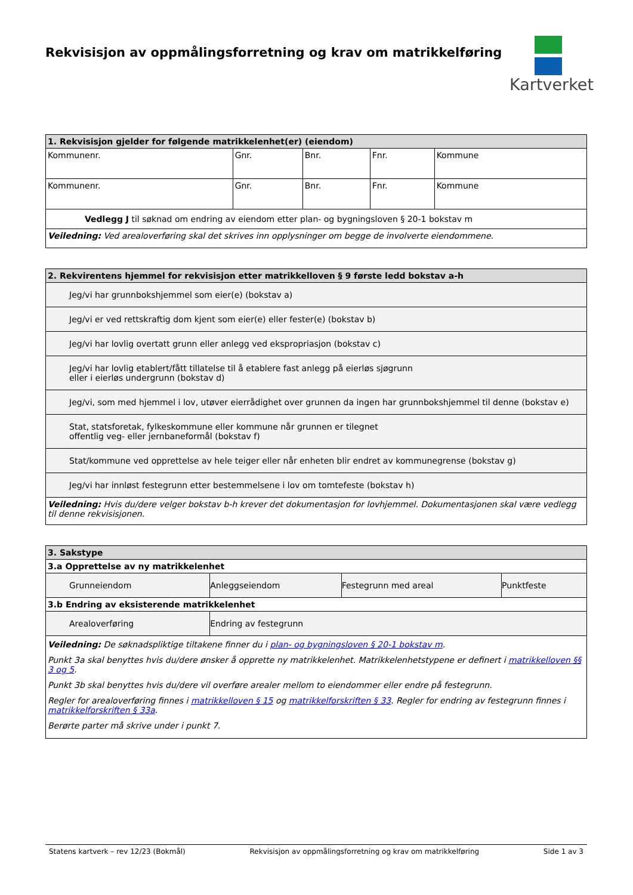Rekvisisjon av oppmålingsforretning og krav om matrikkelføring
Kartverket
| 1. Rekvisisjon gjelder for følgende matrikkelenhet(er) (eiendom) | | | | |
| --- | --- | --- | --- | --- |
| Kommunenr. | Gnr. | Bnr. | Fnr. | Kommune |
| Kommunenr. | Gnr. | Bnr. | Fnr. | Kommune |
| Vedlegg J til søknad om endring av eiendom etter plan- og bygningsloven § 20-1 bokstav m | | | | |
| Veiledning: Ved arealoverføring skal det skrives inn opplysninger om begge de involverte eiendommene. | | | | |
| 2. Rekvirentens hjemmel for rekvisisjon etter matrikkelloven § 9 første ledd bokstav a-h |
| --- |
| Jeg/vi har grunnbokshjemmel som eier(e) (bokstav a) |
| Jeg/vi er ved rettskraftig dom kjent som eier(e) eller fester(e) (bokstav b) |
| Jeg/vi har lovlig overtatt grunn eller anlegg ved ekspropriasjon (bokstav c) |
| Jeg/vi har lovlig etablert/fått tillatelse til å etablere fast anlegg på eierløs sjøgrunn eller i eierløs undergrunn (bokstav d) |
| Jeg/vi, som med hjemmel i lov, utøver eierrådighet over grunnen da ingen har grunnbokshjemmel til denne (bokstav e) |
| Stat, statsforetak, fylkeskommune eller kommune når grunnen er tilegnet offentlig veg- eller jernbaneformål (bokstav f) |
| Stat/kommune ved opprettelse av hele teiger eller når enheten blir endret av kommunegrense (bokstav g) |
| Jeg/vi har innløst festegrunn etter bestemmelsene i lov om tomtefeste (bokstav h) |
| Veiledning: Hvis du/dere velger bokstav b-h krever det dokumentasjon for lovhjemmel. Dokumentasjonen skal være vedlegg til denne rekvisisjonen. |
| 3. Sakstype | | | |
| --- | --- | --- | --- |
| 3.a Opprettelse av ny matrikkelenhet | | | |
| Grunneiendom | Anleggseiendom | Festegrunn med areal | Punktfeste |
| 3.b Endring av eksisterende matrikkelenhet | | | |
| Arealoverføring | Endring av festegrunn | | |
| Veiledning: De søknadspliktige tiltakene finner du i plan- og bygningsloven § 20-1 bokstav m . Punkt 3a skal benyttes hvis du/dere ønsker å opprette ny matrikkelenhet. Matrikkelenhetstypene er definert i matrikkelloven §§ 3 og 5 . Punkt 3b skal benyttes hvis du/dere vil overføre arealer mellom to eiendommer eller endre på festegrunn. Regler for arealoverføring finnes i matrikkelloven § 15 og matrikkelforskriften § 33 . Regler for endring av festegrunn finnes i matrikkelforskriften § 33a . Berørte parter må skrive under i punkt 7. | | | |
Statens kartverk – rev 12/23 (Bokmål) Rekvisisjon av oppmålingsforretning og krav om matrikkelføring Side 1 av 3